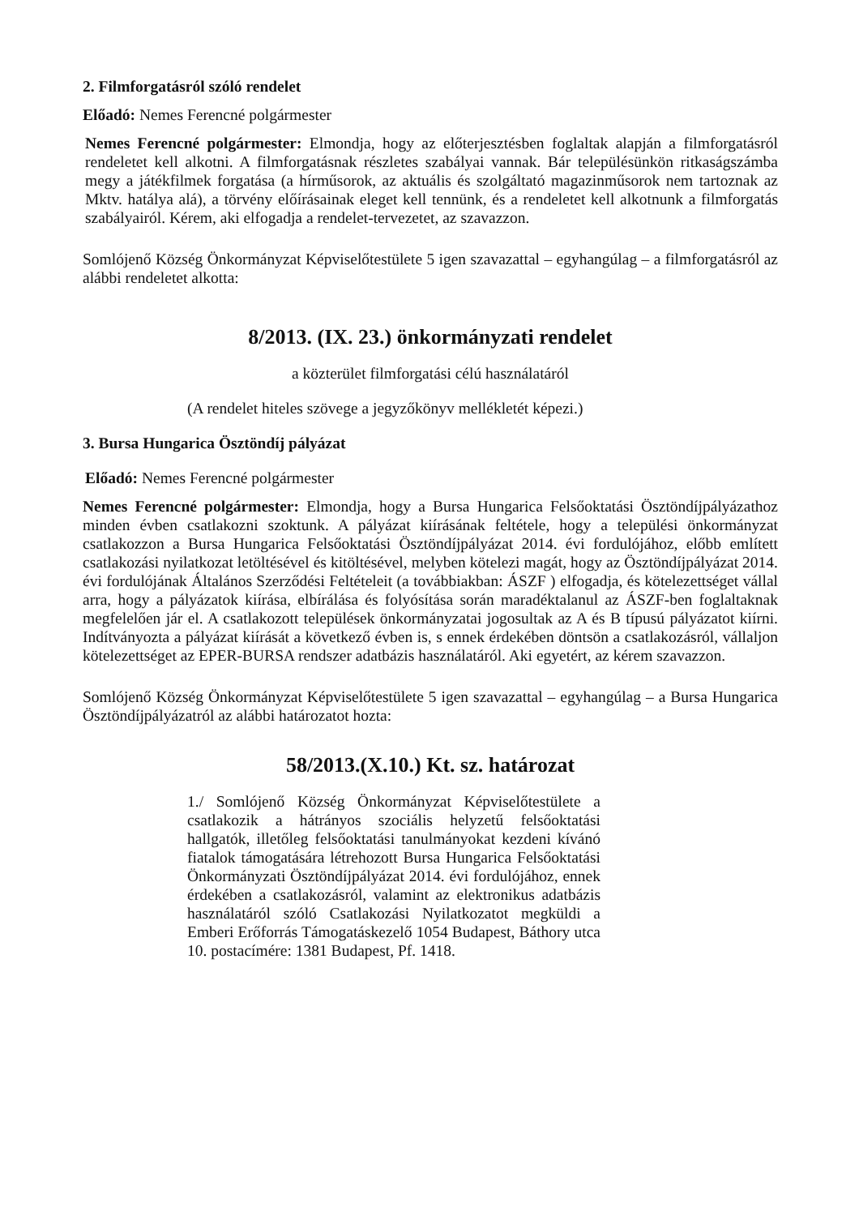2. Filmforgatásról szóló rendelet
Előadó: Nemes Ferencné polgármester
Nemes Ferencné polgármester: Elmondja, hogy az előterjesztésben foglaltak alapján a filmforgatásról rendeletet kell alkotni. A filmforgatásnak részletes szabályai vannak. Bár településünkön ritkaságszámba megy a játékfilmek forgatása (a hírműsorok, az aktuális és szolgáltató magazinműsorok nem tartoznak az Mktv. hatálya alá), a törvény előírásainak eleget kell tennünk, és a rendeletet kell alkotnunk a filmforgatás szabályairól. Kérem, aki elfogadja a rendelet-tervezetet, az szavazzon.
Somlójenő Község Önkormányzat Képviselőtestülete 5 igen szavazattal – egyhangúlag – a filmforgatásról az alábbi rendeletet alkotta:
8/2013. (IX. 23.) önkormányzati rendelet
a közterület filmforgatási célú használatáról
(A rendelet hiteles szövege a jegyzőkönyv mellékletét képezi.)
3. Bursa Hungarica Ösztöndíj pályázat
Előadó: Nemes Ferencné polgármester
Nemes Ferencné polgármester: Elmondja, hogy a Bursa Hungarica Felsőoktatási Ösztöndíjpályázathoz minden évben csatlakozni szoktunk. A pályázat kiírásának feltétele, hogy a települési önkormányzat csatlakozzon a Bursa Hungarica Felsőoktatási Ösztöndíjpályázat 2014. évi fordulójához, előbb említett csatlakozási nyilatkozat letöltésével és kitöltésével, melyben kötelezi magát, hogy az Ösztöndíjpályázat 2014. évi fordulójának Általános Szerződési Feltételeit (a továbbiakban: ÁSZF ) elfogadja, és kötelezettséget vállal arra, hogy a pályázatok kiírása, elbírálása és folyósítása során maradéktalanul az ÁSZF-ben foglaltaknak megfelelően jár el. A csatlakozott települések önkormányzatai jogosultak az A és B típusú pályázatot kiírni. Indítványozta a pályázat kiírását a következő évben is, s ennek érdekében döntsön a csatlakozásról, vállaljon kötelezettséget az EPER-BURSA rendszer adatbázis használatáról. Aki egyetért, az kérem szavazzon.
Somlójenő Község Önkormányzat Képviselőtestülete 5 igen szavazattal – egyhangúlag – a Bursa Hungarica Ösztöndíjpályázatról az alábbi határozatot hozta:
58/2013.(X.10.) Kt. sz. határozat
1./ Somlójenő Község Önkormányzat Képviselőtestülete a csatlakozik a hátrányos szociális helyzetű felsőoktatási hallgatók, illetőleg felsőoktatási tanulmányokat kezdeni kívánó fiatalok támogatására létrehozott Bursa Hungarica Felsőoktatási Önkormányzati Ösztöndíjpályázat 2014. évi fordulójához, ennek érdekében a csatlakozásról, valamint az elektronikus adatbázis használatáról szóló Csatlakozási Nyilatkozatot megküldi a Emberi Erőforrás Támogatáskezelő 1054 Budapest, Báthory utca 10. postacímére: 1381 Budapest, Pf. 1418.